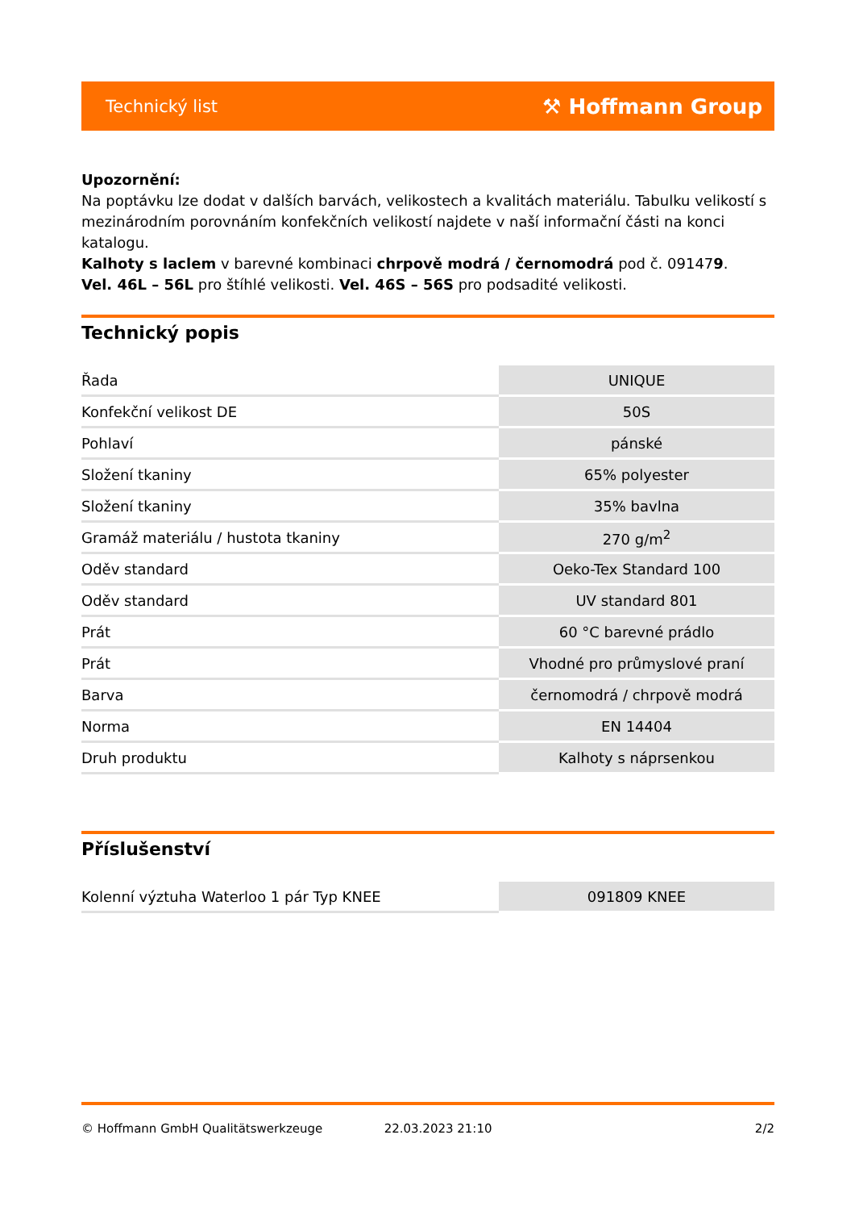Technický list ⚒ Hoffmann Group
Upozornění:
Na poptávku lze dodat v dalších barvách, velikostech a kvalitách materiálu. Tabulku velikostí s mezinárodním porovnáním konfekčních velikostí najdete v naší informační části na konci katalogu.
Kalhoty s laclem v barevné kombinaci chrpově modrá / černomodrá pod č. 091479.
Vel. 46L – 56L pro štíhlé velikosti. Vel. 46S – 56S pro podsadité velikosti.
Technický popis
| Řada | UNIQUE |
| Konfekční velikost DE | 50S |
| Pohlaví | pánské |
| Složení tkaniny | 65% polyester |
| Složení tkaniny | 35% bavlna |
| Gramáž materiálu / hustota tkaniny | 270 g/m<sup>2</sup> |
| Oděv standard | Oeko-Tex Standard 100 |
| Oděv standard | UV standard 801 |
| Prát | 60 °C barevné prádlo |
| Prát | Vhodné pro průmyslové praní |
| Barva | černomodrá / chrpově modrá |
| Norma | EN 14404 |
| Druh produktu | Kalhoty s náprsenkou |
Příslušenství
| Kolenní výztuha Waterloo 1 pár Typ KNEE | 091809 KNEE |
© Hoffmann GmbH Qualitätswerkzeuge 22.03.2023 21:10 2/2